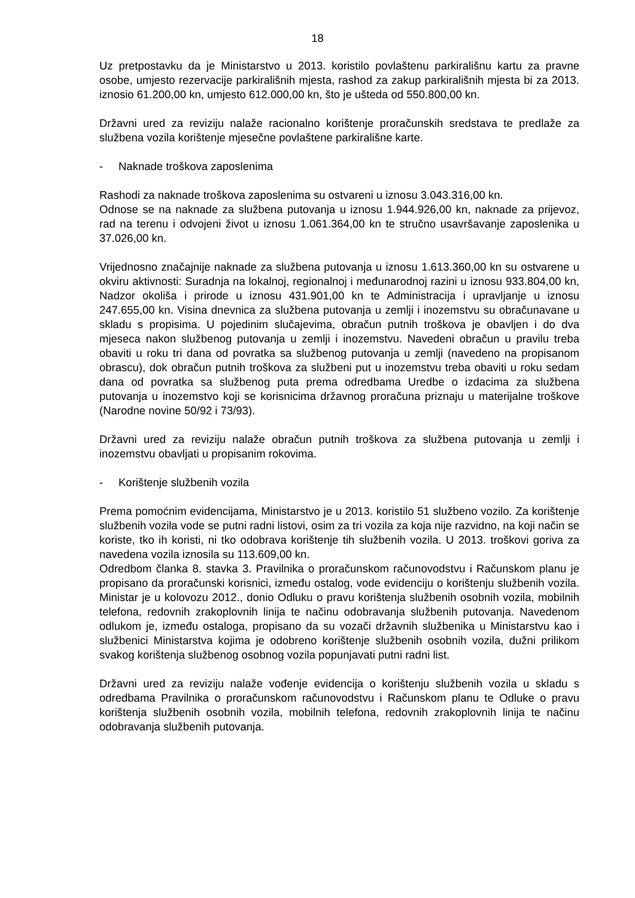18
Uz pretpostavku da je Ministarstvo u 2013. koristilo povlaštenu parkirališnu kartu za pravne osobe, umjesto rezervacije parkirališnih mjesta, rashod za zakup parkirališnih mjesta bi za 2013. iznosio 61.200,00 kn, umjesto 612.000,00 kn, što je ušteda od 550.800,00 kn.
Državni ured za reviziju nalaže racionalno korištenje proračunskih sredstava te predlaže za službena vozila korištenje mjesečne povlaštene parkirališne karte.
- Naknade troškova zaposlenima
Rashodi za naknade troškova zaposlenima su ostvareni u iznosu 3.043.316,00 kn.
Odnose se na naknade za službena putovanja u iznosu 1.944.926,00 kn, naknade za prijevoz, rad na terenu i odvojeni život u iznosu 1.061.364,00 kn te stručno usavršavanje zaposlenika u 37.026,00 kn.
Vrijednosno značajnije naknade za službena putovanja u iznosu 1.613.360,00 kn su ostvarene u okviru aktivnosti: Suradnja na lokalnoj, regionalnoj i međunarodnoj razini u iznosu 933.804,00 kn, Nadzor okoliša i prirode u iznosu 431.901,00 kn te Administracija i upravljanje u iznosu 247.655,00 kn. Visina dnevnica za službena putovanja u zemlji i inozemstvu su obračunavane u skladu s propisima. U pojedinim slučajevima, obračun putnih troškova je obavljen i do dva mjeseca nakon službenog putovanja u zemlji i inozemstvu. Navedeni obračun u pravilu treba obaviti u roku tri dana od povratka sa službenog putovanja u zemlji (navedeno na propisanom obrascu), dok obračun putnih troškova za službeni put u inozemstvu treba obaviti u roku sedam dana od povratka sa službenog puta prema odredbama Uredbe o izdacima za službena putovanja u inozemstvo koji se korisnicima državnog proračuna priznaju u materijalne troškove (Narodne novine 50/92 i 73/93).
Državni ured za reviziju nalaže obračun putnih troškova za službena putovanja u zemlji i inozemstvu obavljati u propisanim rokovima.
- Korištenje službenih vozila
Prema pomoćnim evidencijama, Ministarstvo je u 2013. koristilo 51 službeno vozilo. Za korištenje službenih vozila vode se putni radni listovi, osim za tri vozila za koja nije razvidno, na koji način se koriste, tko ih koristi, ni tko odobrava korištenje tih službenih vozila. U 2013. troškovi goriva za navedena vozila iznosila su 113.609,00 kn.
Odredbom članka 8. stavka 3. Pravilnika o proračunskom računovodstvu i Računskom planu je propisano da proračunski korisnici, između ostalog, vode evidenciju o korištenju službenih vozila. Ministar je u kolovozu 2012., donio Odluku o pravu korištenja službenih osobnih vozila, mobilnih telefona, redovnih zrakoplovnih linija te načinu odobravanja službenih putovanja. Navedenom odlukom je, između ostaloga, propisano da su vozači državnih službenika u Ministarstvu kao i službenici Ministarstva kojima je odobreno korištenje službenih osobnih vozila, dužni prilikom svakog korištenja službenog osobnog vozila popunjavati putni radni list.
Državni ured za reviziju nalaže vođenje evidencija o korištenju službenih vozila u skladu s odredbama Pravilnika o proračunskom računovodstvu i Računskom planu te Odluke o pravu korištenja službenih osobnih vozila, mobilnih telefona, redovnih zrakoplovnih linija te načinu odobravanja službenih putovanja.